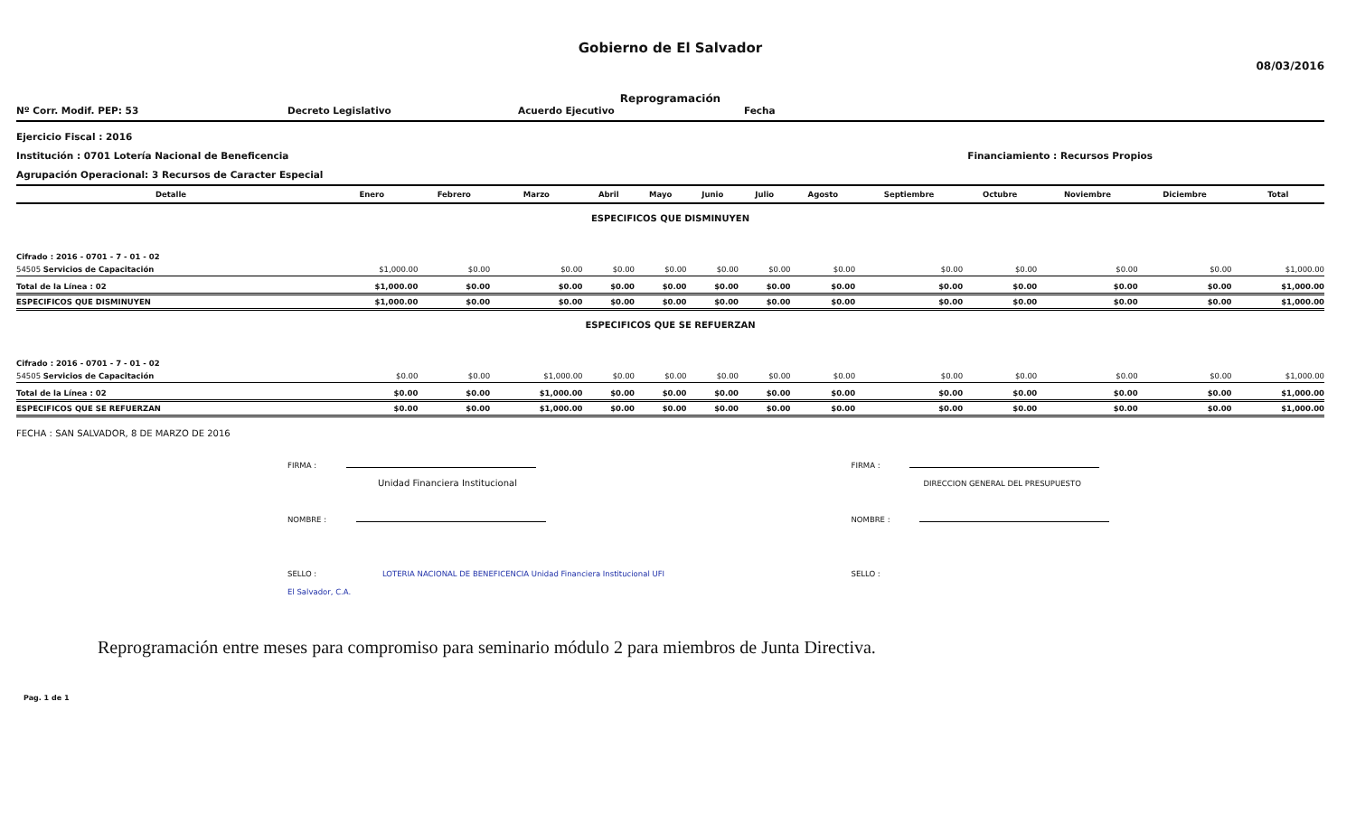Gobierno de El Salvador
08/03/2016
Reprogramación
Nº Corr. Modif. PEP: 53 Decreto Legislativo Acuerdo Ejecutivo Fecha
Ejercicio Fiscal : 2016
Institución : 0701 Lotería Nacional de Beneficencia Financiamiento : Recursos Propios
Agrupación Operacional: 3 Recursos de Caracter Especial
| Detalle | Enero | Febrero | Marzo | Abril | Mayo | Junio | Julio | Agosto | Septiembre | Octubre | Noviembre | Diciembre | Total |
| --- | --- | --- | --- | --- | --- | --- | --- | --- | --- | --- | --- | --- | --- |
| ESPECIFICOS QUE DISMINUYEN | | | | | | | | | | | | | |
| Cifrado : 2016 - 0701 - 7 - 01 - 02 | | | | | | | | | | | | | |
| 54505 Servicios de Capacitación | $1,000.00 | $0.00 | $0.00 | $0.00 | $0.00 | $0.00 | $0.00 | $0.00 | $0.00 | $0.00 | $0.00 | $0.00 | $1,000.00 |
| Total de la Línea : 02 | $1,000.00 | $0.00 | $0.00 | $0.00 | $0.00 | $0.00 | $0.00 | $0.00 | $0.00 | $0.00 | $0.00 | $0.00 | $1,000.00 |
| ESPECIFICOS QUE DISMINUYEN | $1,000.00 | $0.00 | $0.00 | $0.00 | $0.00 | $0.00 | $0.00 | $0.00 | $0.00 | $0.00 | $0.00 | $0.00 | $1,000.00 |
| ESPECIFICOS QUE SE REFUERZAN | | | | | | | | | | | | | |
| Cifrado : 2016 - 0701 - 7 - 01 - 02 | | | | | | | | | | | | | |
| 54505 Servicios de Capacitación | $0.00 | $0.00 | $1,000.00 | $0.00 | $0.00 | $0.00 | $0.00 | $0.00 | $0.00 | $0.00 | $0.00 | $0.00 | $1,000.00 |
| Total de la Línea : 02 | $0.00 | $0.00 | $1,000.00 | $0.00 | $0.00 | $0.00 | $0.00 | $0.00 | $0.00 | $0.00 | $0.00 | $0.00 | $1,000.00 |
| ESPECIFICOS QUE SE REFUERZAN | $0.00 | $0.00 | $1,000.00 | $0.00 | $0.00 | $0.00 | $0.00 | $0.00 | $0.00 | $0.00 | $0.00 | $0.00 | $1,000.00 |
FECHA : SAN SALVADOR, 8 DE MARZO DE 2016
FIRMA :
Unidad Financiera Institucional
NOMBRE :
SELLO : LOTERIA NACIONAL DE BENEFICENCIA Unidad Financiera Institucional UFI El Salvador, C.A.
FIRMA :
DIRECCION GENERAL DEL PRESUPUESTO
NOMBRE :
SELLO :
Reprogramación entre meses para compromiso para seminario módulo 2 para miembros de Junta Directiva.
Pag. 1 de 1